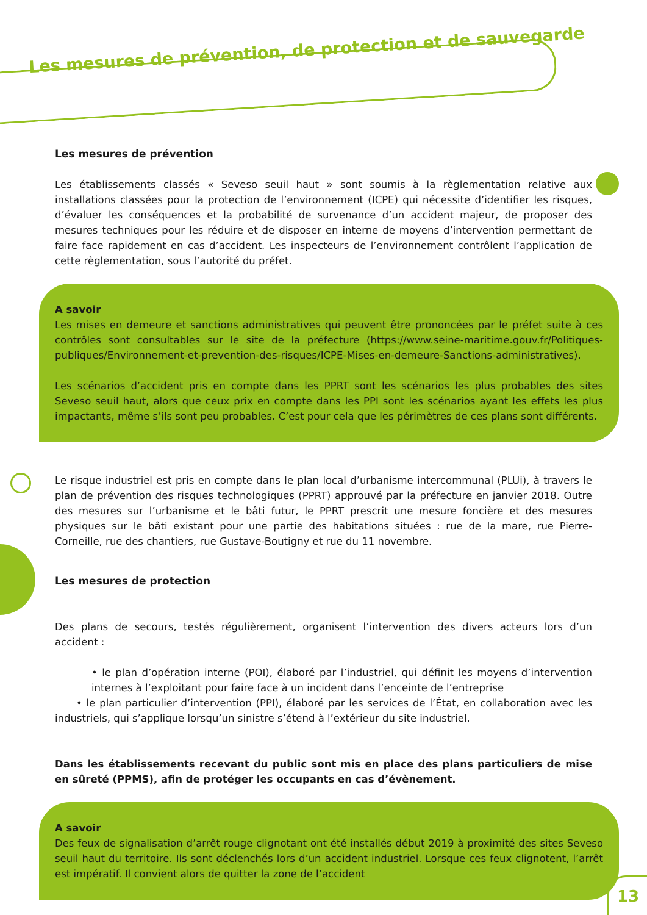Les mesures de prévention, de protection et de sauvegarde
Les mesures de prévention
Les établissements classés « Seveso seuil haut » sont soumis à la règlementation relative aux installations classées pour la protection de l’environnement (ICPE) qui nécessite d’identifier les risques, d’évaluer les conséquences et la probabilité de survenance d’un accident majeur, de proposer des mesures techniques pour les réduire et de disposer en interne de moyens d’intervention permettant de faire face rapidement en cas d’accident. Les inspecteurs de l’environnement contrôlent l’application de cette règlementation, sous l’autorité du préfet.
A savoir
Les mises en demeure et sanctions administratives qui peuvent être prononcées par le préfet suite à ces contrôles sont consultables sur le site de la préfecture (https://www.seine-maritime.gouv.fr/Politiques-publiques/Environnement-et-prevention-des-risques/ICPE-Mises-en-demeure-Sanctions-administratives).
Les scénarios d’accident pris en compte dans les PPRT sont les scénarios les plus probables des sites Seveso seuil haut, alors que ceux prix en compte dans les PPI sont les scénarios ayant les effets les plus impactants, même s’ils sont peu probables. C’est pour cela que les périmètres de ces plans sont différents.
Le risque industriel est pris en compte dans le plan local d’urbanisme intercommunal (PLUi), à travers le plan de prévention des risques technologiques (PPRT) approuvé par la préfecture en janvier 2018. Outre des mesures sur l’urbanisme et le bâti futur, le PPRT prescrit une mesure foncière et des mesures physiques sur le bâti existant pour une partie des habitations situées : rue de la mare, rue Pierre-Corneille, rue des chantiers, rue Gustave-Boutigny et rue du 11 novembre.
Les mesures de protection
Des plans de secours, testés régulièrement, organisent l’intervention des divers acteurs lors d’un accident :
• le plan d’opération interne (POI), élaboré par l’industriel, qui définit les moyens d’intervention internes à l’exploitant pour faire face à un incident dans l’enceinte de l’entreprise
• le plan particulier d’intervention (PPI), élaboré par les services de l’État, en collaboration avec les industriels, qui s’applique lorsqu’un sinistre s’étend à l’extérieur du site industriel.
Dans les établissements recevant du public sont mis en place des plans particuliers de mise en sûreté (PPMS), afin de protéger les occupants en cas d’évènement.
A savoir
Des feux de signalisation d’arrêt rouge clignotant ont été installés début 2019 à proximité des sites Seveso seuil haut du territoire. Ils sont déclenchés lors d’un accident industriel. Lorsque ces feux clignotent, l’arrêt est impératif. Il convient alors de quitter la zone de l’accident
13